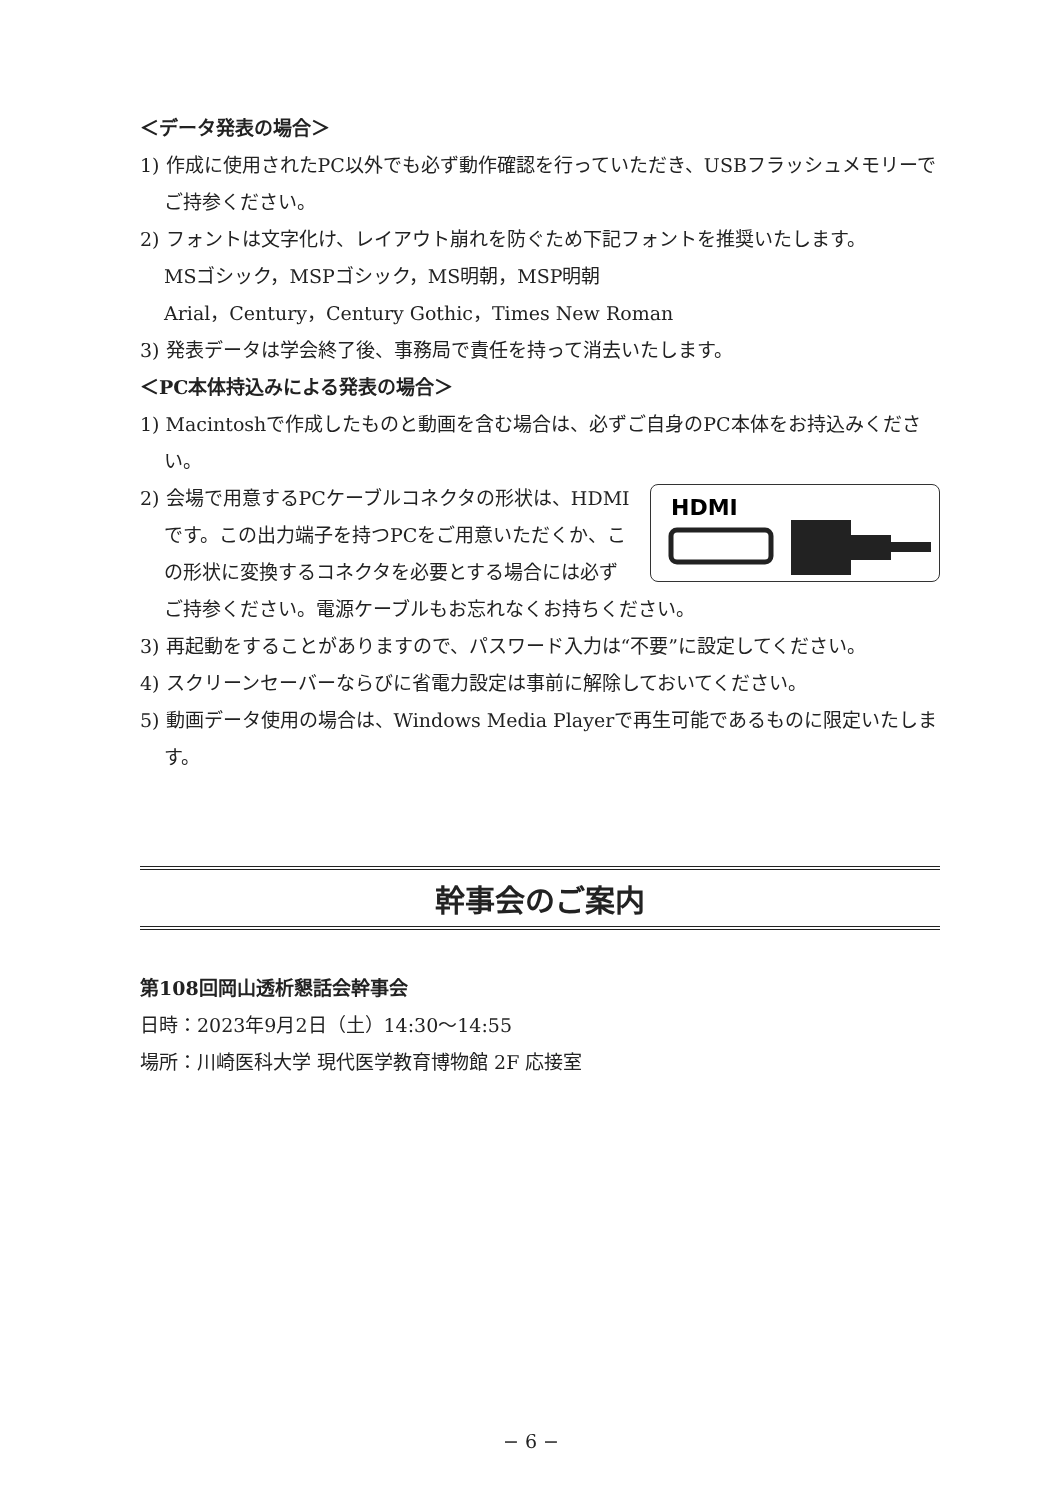＜データ発表の場合＞
1) 作成に使用されたPC以外でも必ず動作確認を行っていただき、USBフラッシュメモリーでご持参ください。
2) フォントは文字化け、レイアウト崩れを防ぐため下記フォントを推奨いたします。
MSゴシック，MSPゴシック，MS明朝，MSP明朝
Arial，Century，Century Gothic，Times New Roman
3) 発表データは学会終了後、事務局で責任を持って消去いたします。
＜PC本体持込みによる発表の場合＞
1) Macintoshで作成したものと動画を含む場合は、必ずご自身のPC本体をお持込みください。
HDMI
2) 会場で用意するPCケーブルコネクタの形状は、HDMIです。この出力端子を持つPCをご用意いただくか、この形状に変換するコネクタを必要とする場合には必ずご持参ください。電源ケーブルもお忘れなくお持ちください。
3) 再起動をすることがありますので、パスワード入力は“不要”に設定してください。
4) スクリーンセーバーならびに省電力設定は事前に解除しておいてください。
5) 動画データ使用の場合は、Windows Media Playerで再生可能であるものに限定いたします。
幹事会のご案内
第108回岡山透析懇話会幹事会
日時：2023年9月2日（土）14:30〜14:55
場所：川崎医科大学 現代医学教育博物館 2F 応接室
− 6 −